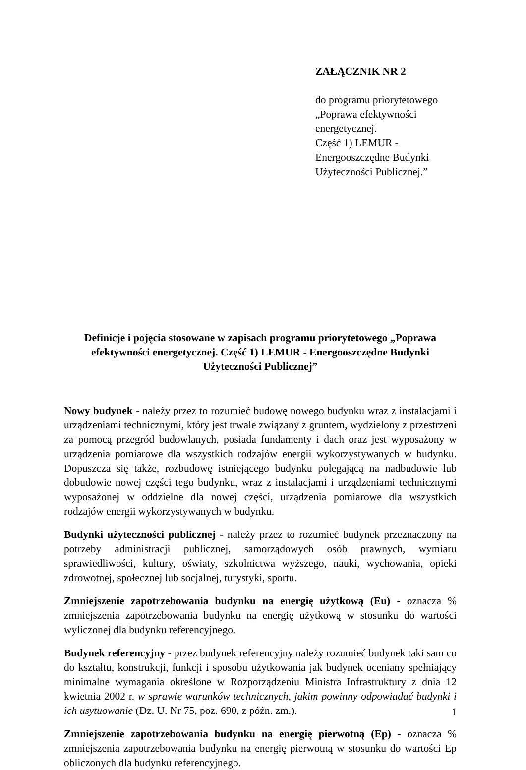ZAŁĄCZNIK NR 2
do programu priorytetowego
„Poprawa efektywności
energetycznej.
Część 1) LEMUR -
Energooszczędne Budynki
Użyteczności Publicznej.”
Definicje i pojęcia stosowane w zapisach programu priorytetowego „Poprawa efektywności energetycznej. Część 1) LEMUR - Energooszczędne Budynki Użyteczności Publicznej”
Nowy budynek - należy przez to rozumieć budowę nowego budynku wraz z instalacjami i urządzeniami technicznymi, który jest trwale związany z gruntem, wydzielony z przestrzeni za pomocą przegród budowlanych, posiada fundamenty i dach oraz jest wyposażony w urządzenia pomiarowe dla wszystkich rodzajów energii wykorzystywanych w budynku. Dopuszcza się także, rozbudowę istniejącego budynku polegającą na nadbudowie lub dobudowie nowej części tego budynku, wraz z instalacjami i urządzeniami technicznymi wyposażonej w oddzielne dla nowej części, urządzenia pomiarowe dla wszystkich rodzajów energii wykorzystywanych w budynku.
Budynki użyteczności publicznej - należy przez to rozumieć budynek przeznaczony na potrzeby administracji publicznej, samorządowych osób prawnych, wymiaru sprawiedliwości, kultury, oświaty, szkolnictwa wyższego, nauki, wychowania, opieki zdrowotnej, społecznej lub socjalnej, turystyki, sportu.
Zmniejszenie zapotrzebowania budynku na energię użytkową (Eu) - oznacza % zmniejszenia zapotrzebowania budynku na energię użytkową w stosunku do wartości wyliczonej dla budynku referencyjnego.
Budynek referencyjny - przez budynek referencyjny należy rozumieć budynek taki sam co do kształtu, konstrukcji, funkcji i sposobu użytkowania jak budynek oceniany spełniający minimalne wymagania określone w Rozporządzeniu Ministra Infrastruktury z dnia 12 kwietnia 2002 r. w sprawie warunków technicznych, jakim powinny odpowiadać budynki i ich usytuowanie (Dz. U. Nr 75, poz. 690, z późn. zm.).
Zmniejszenie zapotrzebowania budynku na energię pierwotną (Ep) - oznacza % zmniejszenia zapotrzebowania budynku na energię pierwotną w stosunku do wartości Ep obliczonych dla budynku referencyjnego.
1